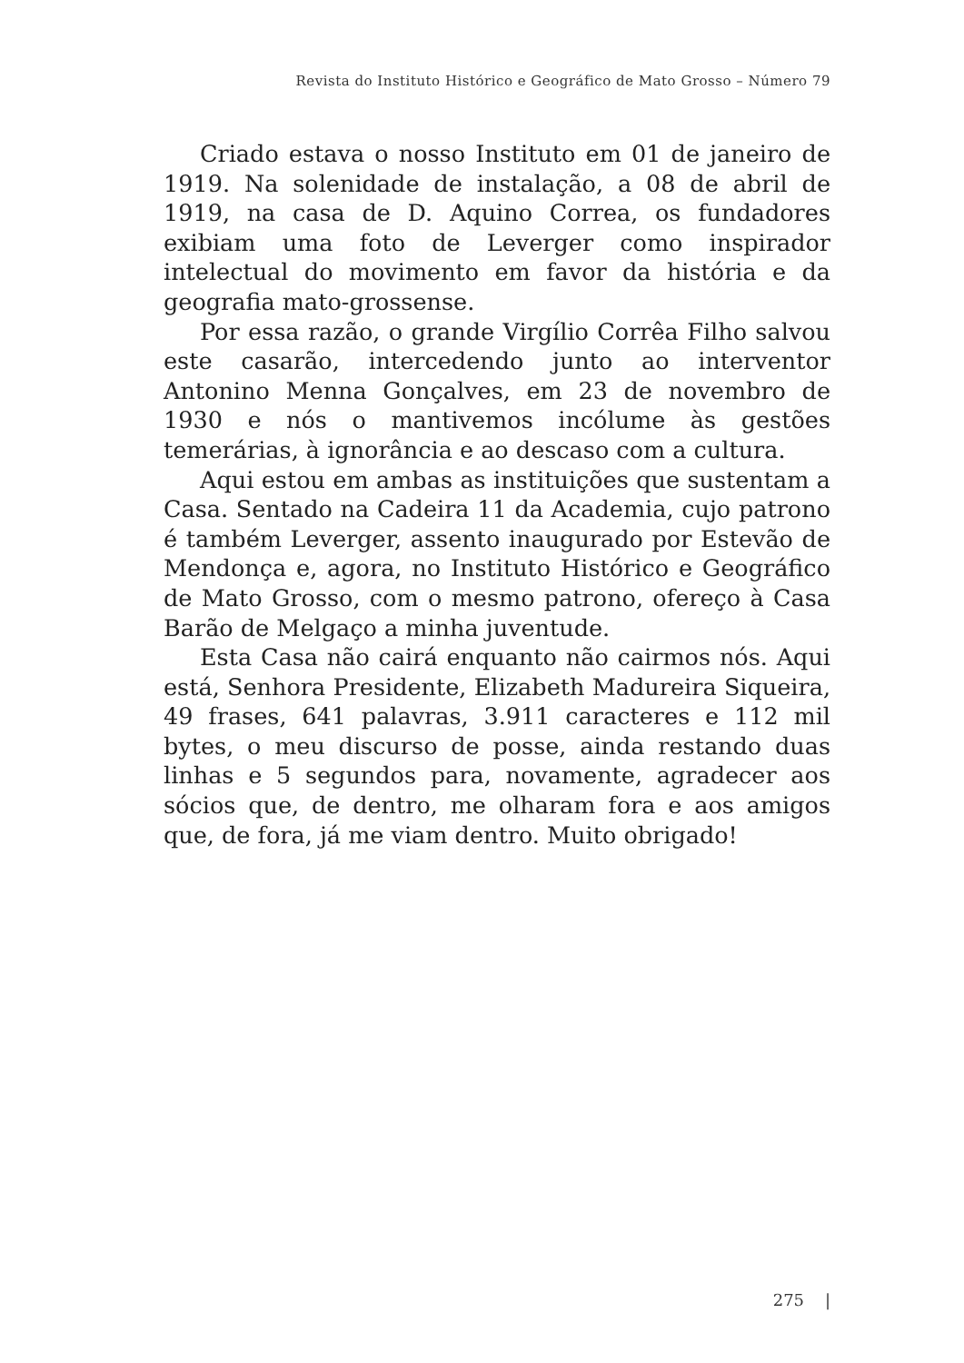Revista do Instituto Histórico e Geográfico de Mato Grosso – Número 79
Criado estava o nosso Instituto em 01 de janeiro de 1919. Na solenidade de instalação, a 08 de abril de 1919, na casa de D. Aquino Correa, os fundadores exibiam uma foto de Leverger como inspirador intelectual do movimento em favor da história e da geografia mato-grossense.
Por essa razão, o grande Virgílio Corrêa Filho salvou este casarão, intercedendo junto ao interventor Antonino Menna Gonçalves, em 23 de novembro de 1930 e nós o mantivemos incólume às gestões temerárias, à ignorância e ao descaso com a cultura.
Aqui estou em ambas as instituições que sustentam a Casa. Sentado na Cadeira 11 da Academia, cujo patrono é também Leverger, assento inaugurado por Estevão de Mendonça e, agora, no Instituto Histórico e Geográfico de Mato Grosso, com o mesmo patrono, ofereço à Casa Barão de Melgaço a minha juventude.
Esta Casa não cairá enquanto não cairmos nós. Aqui está, Senhora Presidente, Elizabeth Madureira Siqueira, 49 frases, 641 palavras, 3.911 caracteres e 112 mil bytes, o meu discurso de posse, ainda restando duas linhas e 5 segundos para, novamente, agradecer aos sócios que, de dentro, me olharam fora e aos amigos que, de fora, já me viam dentro. Muito obrigado!
275 |